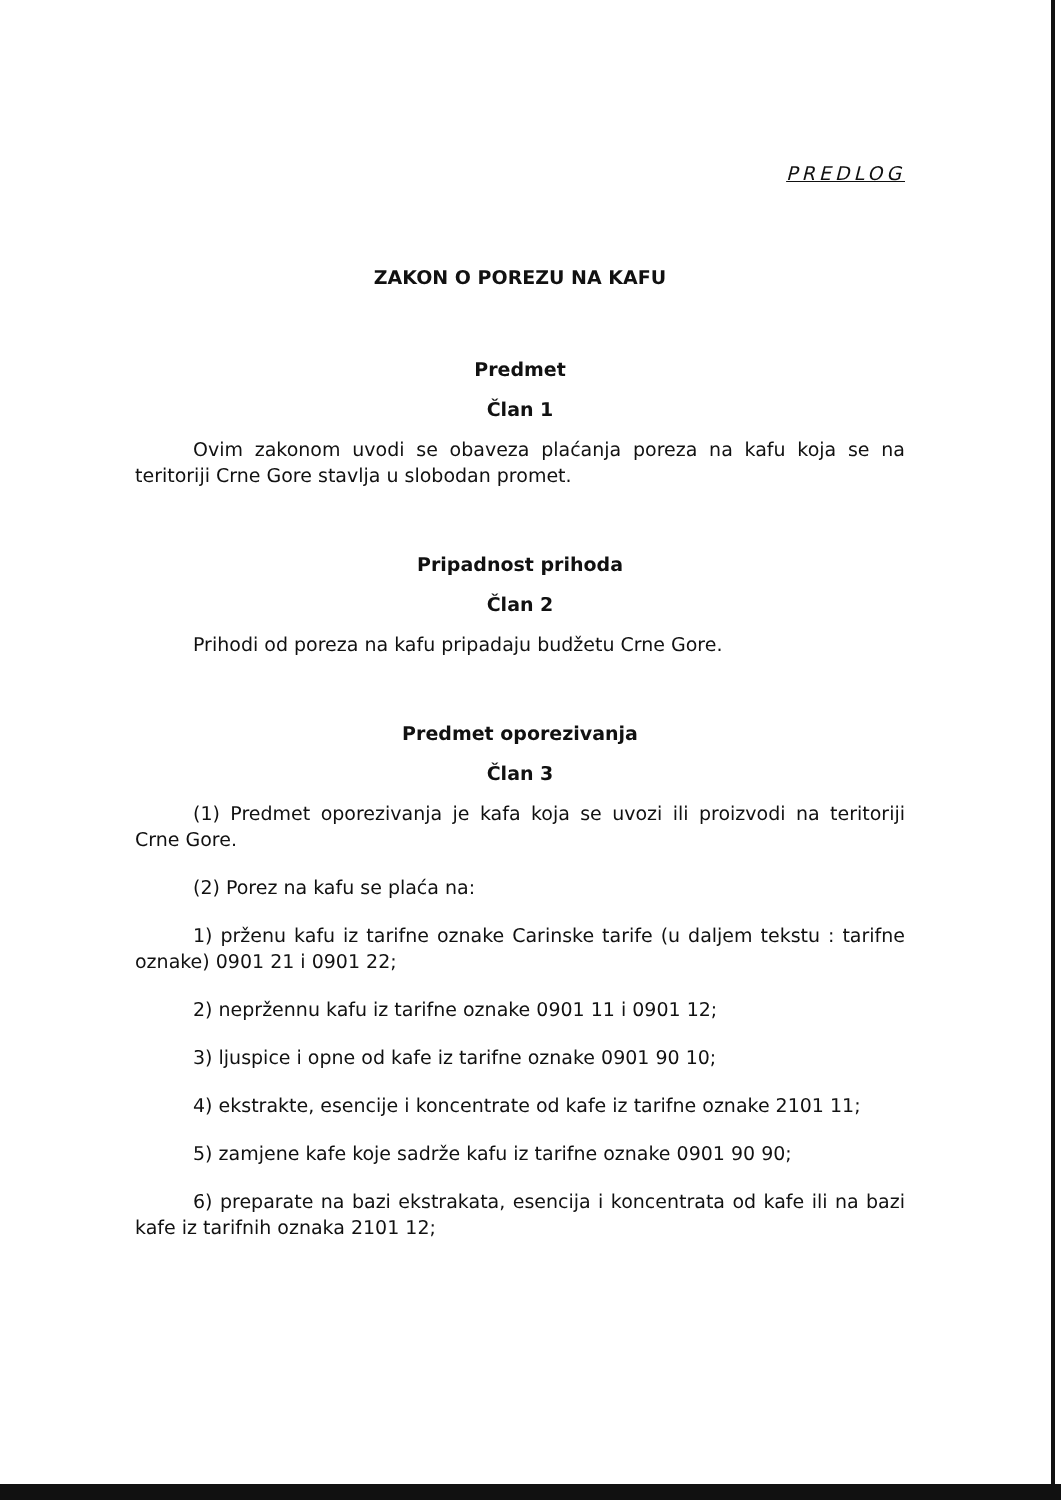PREDLOG
ZAKON O POREZU NA KAFU
Predmet
Član 1
Ovim zakonom uvodi se obaveza plaćanja poreza na kafu koja se na teritoriji Crne Gore stavlja u slobodan promet.
Pripadnost prihoda
Član 2
Prihodi od poreza na kafu pripadaju budžetu Crne Gore.
Predmet oporezivanja
Član 3
(1) Predmet oporezivanja je kafa koja se uvozi ili proizvodi na teritoriji Crne Gore.
(2) Porez na kafu se plaća na:
1) prženu kafu iz tarifne oznake Carinske tarife (u daljem tekstu : tarifne oznake) 0901 21 i 0901 22;
2) nepržennu kafu iz tarifne oznake 0901 11 i 0901 12;
3) ljuspice i opne od kafe iz tarifne oznake 0901 90 10;
4) ekstrakte, esencije i koncentrate od kafe iz tarifne oznake 2101 11;
5) zamjene kafe koje sadrže kafu iz tarifne oznake 0901 90 90;
6) preparate na bazi ekstrakata, esencija i koncentrata od kafe ili na bazi kafe iz tarifnih oznaka 2101 12;